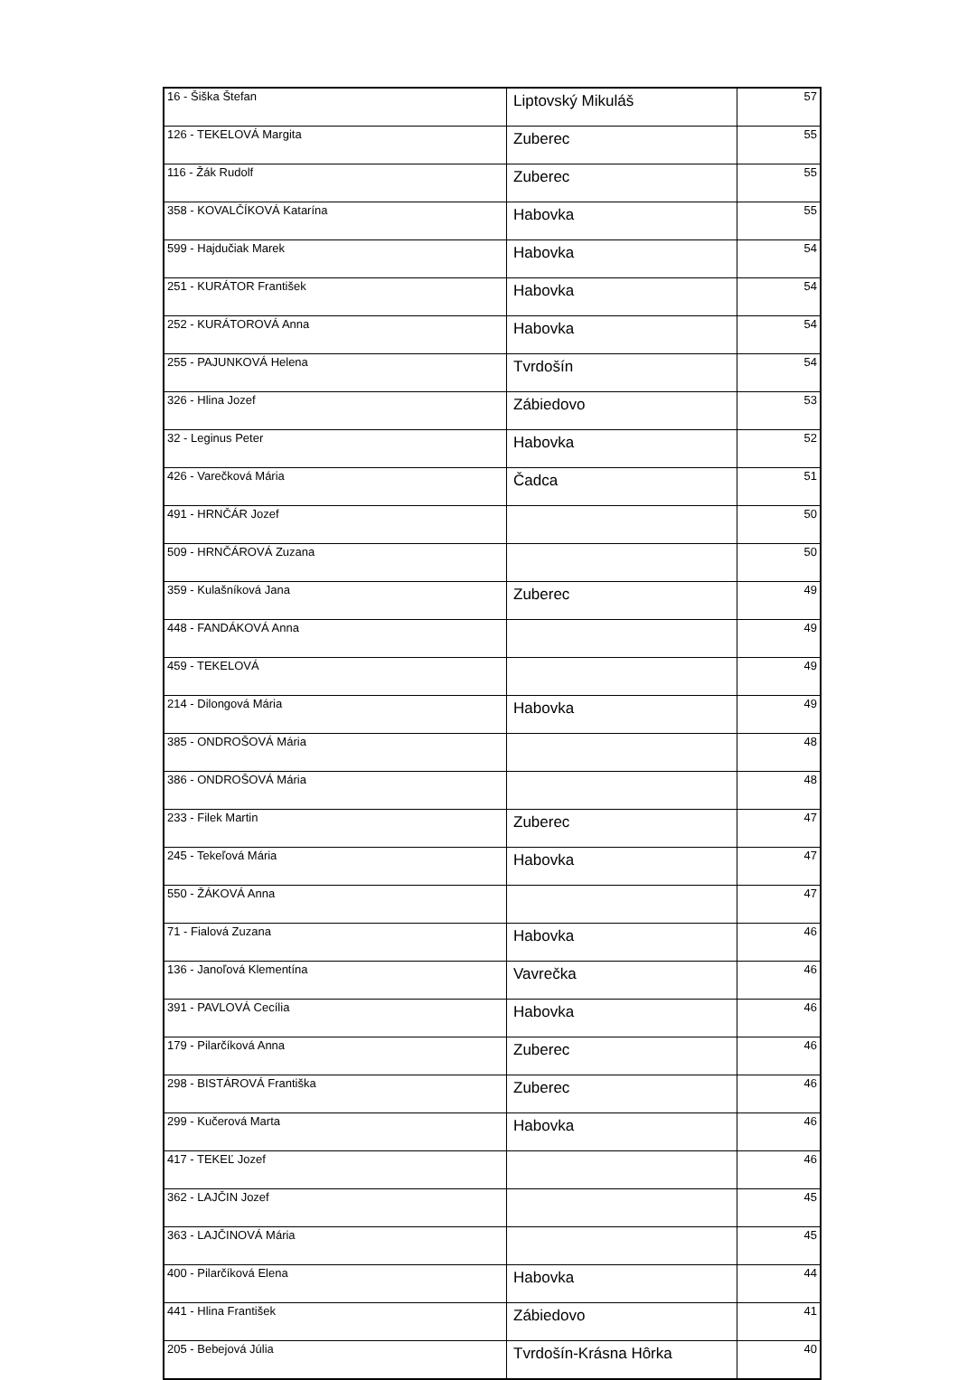| 16 - Šiška Štefan | Liptovský Mikuláš | 57 |
| 126 - TEKELOVÁ Margita | Zuberec | 55 |
| 116 - Žák Rudolf | Zuberec | 55 |
| 358 - KOVALČÍKOVÁ Katarína | Habovka | 55 |
| 599 - Hajdučiak Marek | Habovka | 54 |
| 251 - KURÁTOR František | Habovka | 54 |
| 252 - KURÁTOROVÁ Anna | Habovka | 54 |
| 255 - PAJUNKOVÁ Helena | Tvrdošín | 54 |
| 326 - Hlina Jozef | Zábiedovo | 53 |
| 32 - Leginus Peter | Habovka | 52 |
| 426 - Varečková Mária | Čadca | 51 |
| 491 - HRNČÁR Jozef | | 50 |
| 509 - HRNČÁROVÁ Zuzana | | 50 |
| 359 - Kulašníková Jana | Zuberec | 49 |
| 448 - FANDÁKOVÁ Anna | | 49 |
| 459 - TEKELOVÁ | | 49 |
| 214 - Dilongová Mária | Habovka | 49 |
| 385 - ONDROŠOVÁ Mária | | 48 |
| 386 - ONDROŠOVÁ Mária | | 48 |
| 233 - Filek Martin | Zuberec | 47 |
| 245 - Tekeľová Mária | Habovka | 47 |
| 550 - ŽÁKOVÁ Anna | | 47 |
| 71 - Fialová Zuzana | Habovka | 46 |
| 136 - Janoľová Klementína | Vavrečka | 46 |
| 391 - PAVLOVÁ Cecília | Habovka | 46 |
| 179 - Pilarčíková Anna | Zuberec | 46 |
| 298 - BISTÁROVÁ Františka | Zuberec | 46 |
| 299 - Kučerová Marta | Habovka | 46 |
| 417 - TEKEĽ Jozef | | 46 |
| 362 - LAJČIN Jozef | | 45 |
| 363 - LAJČINOVÁ Mária | | 45 |
| 400 - Pilarčíková Elena | Habovka | 44 |
| 441 - Hlina František | Zábiedovo | 41 |
| 205 - Bebejová Júlia | Tvrdošín-Krásna Hôrka | 40 |